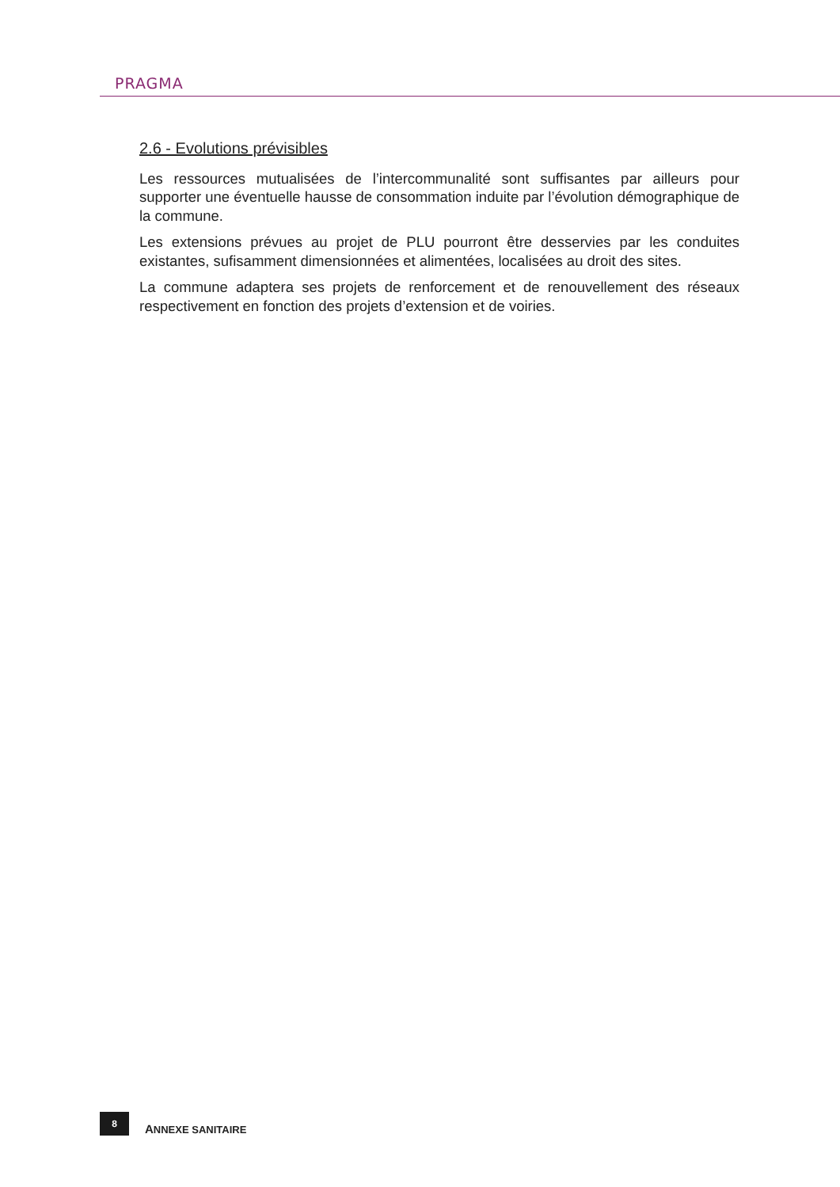PRAGMA
2.6 - Evolutions prévisibles
Les ressources mutualisées de l’intercommunalité sont suffisantes par ailleurs pour supporter une éventuelle hausse de consommation induite par l’évolution démographique de la commune.
Les extensions prévues au projet de PLU pourront être desservies par les conduites existantes, sufisamment dimensionnées et alimentées, localisées au droit des sites.
La commune adaptera ses projets de renforcement et de renouvellement des réseaux respectivement en fonction des projets d’extension et de voiries.
8
ANNEXE SANITAIRE